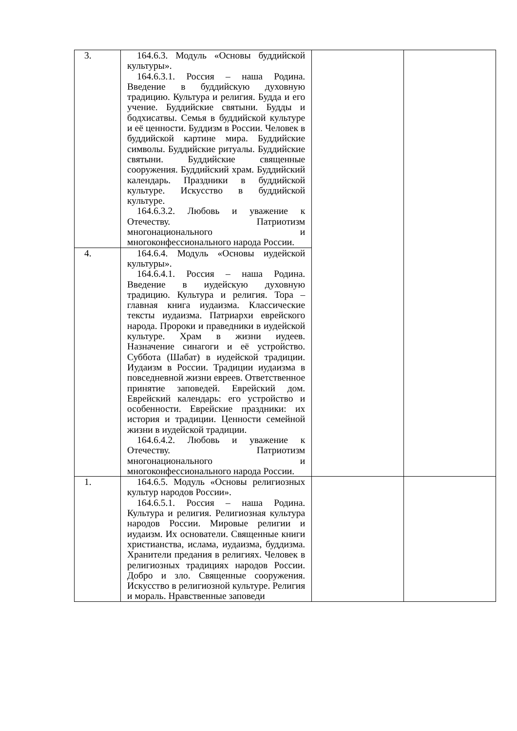| 3. | 164.6.3. Модуль «Основы буддийской культуры». 164.6.3.1. Россия – наша Родина. Введение в буддийскую духовную традицию. Культура и религия. Будда и его учение. Буддийские святыни. Будды и бодхисатвы. Семья в буддийской культуре и её ценности. Буддизм в России. Человек в буддийской картине мира. Буддийские символы. Буддийские ритуалы. Буддийские святыни. Буддийские священные сооружения. Буддийский храм. Буддийский календарь. Праздники в буддийской культуре. Искусство в буддийской культуре. 164.6.3.2. Любовь и уважение к Отечеству. Патриотизм многонационального и многоконфессионального народа России. | | |
| 4. | 164.6.4. Модуль «Основы иудейской культуры». 164.6.4.1. Россия – наша Родина. Введение в иудейскую духовную традицию. Культура и религия. Тора – главная книга иудаизма. Классические тексты иудаизма. Патриархи еврейского народа. Пророки и праведники в иудейской культуре. Храм в жизни иудеев. Назначение синагоги и её устройство. Суббота (Шабат) в иудейской традиции. Иудаизм в России. Традиции иудаизма в повседневной жизни евреев. Ответственное принятие заповедей. Еврейский дом. Еврейский календарь: его устройство и особенности. Еврейские праздники: их история и традиции. Ценности семейной жизни в иудейской традиции. 164.6.4.2. Любовь и уважение к Отечеству. Патриотизм многонационального и многоконфессионального народа России. | | |
| 1. | 164.6.5. Модуль «Основы религиозных культур народов России». 164.6.5.1. Россия – наша Родина. Культура и религия. Религиозная культура народов России. Мировые религии и иудаизм. Их основатели. Священные книги христианства, ислама, иудаизма, буддизма. Хранители предания в религиях. Человек в религиозных традициях народов России. Добро и зло. Священные сооружения. Искусство в религиозной культуре. Религия и мораль. Нравственные заповеди | | |